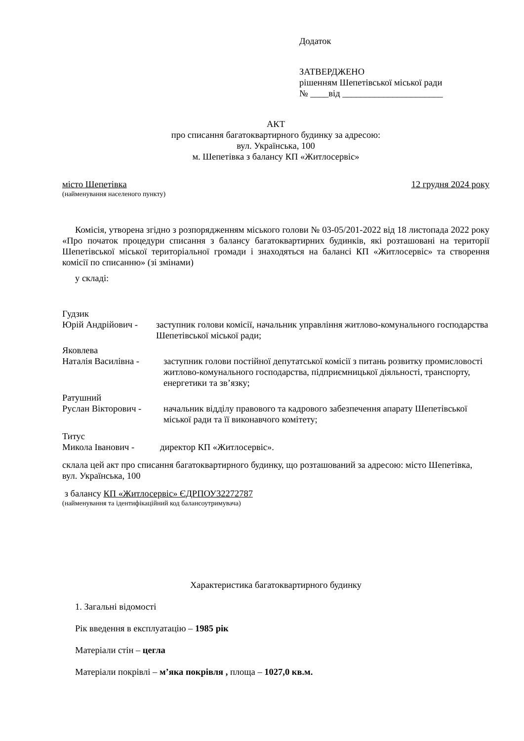Додаток
ЗАТВЕРДЖЕНО
рішенням Шепетівської міської ради
№ ____від ______________________
АКТ
про списання багатоквартирного будинку за адресою:
вул. Українська, 100
м. Шепетівка з балансу КП «Житлосервіс»
місто Шепетівка 12 грудня 2024 року
(найменування населеного пункту)
Комісія, утворена згідно з розпорядженням міського голови № 03-05/201-2022 від 18 листопада 2022 року «Про початок процедури списання з балансу багатоквартирних будинків, які розташовані на території Шепетівської міської територіальної громади і знаходяться на балансі КП «Житлосервіс» та створення комісії по списанню» (зі змінами)
у складі:
Гудзик
Юрій Андрійович - заступник голови комісії, начальник управління житлово-комунального господарства Шепетівської міської ради;
Яковлева
Наталія Василівна - заступник голови постійної депутатської комісії з питань розвитку промисловості житлово-комунального господарства, підприємницької діяльності, транспорту, енергетики та зв’язку;
Ратушний
Руслан Вікторович - начальник відділу правового та кадрового забезпечення апарату Шепетівської міської ради та її виконавчого комітету;
Титус
Микола Іванович - директор КП «Житлосервіс».
склала цей акт про списання багатоквартирного будинку, що розташований за адресою: місто Шепетівка, вул. Українська, 100
з балансу КП «Житлосервіс» ЄДРПОУ32272787
(найменування та ідентифікаційний код балансоутримувача)
Характеристика багатоквартирного будинку
1. Загальні відомості
Рік введення в експлуатацію – 1985 рік
Матеріали стін – цегла
Матеріали покрівлі – м’яка покрівля , площа – 1027,0 кв.м.